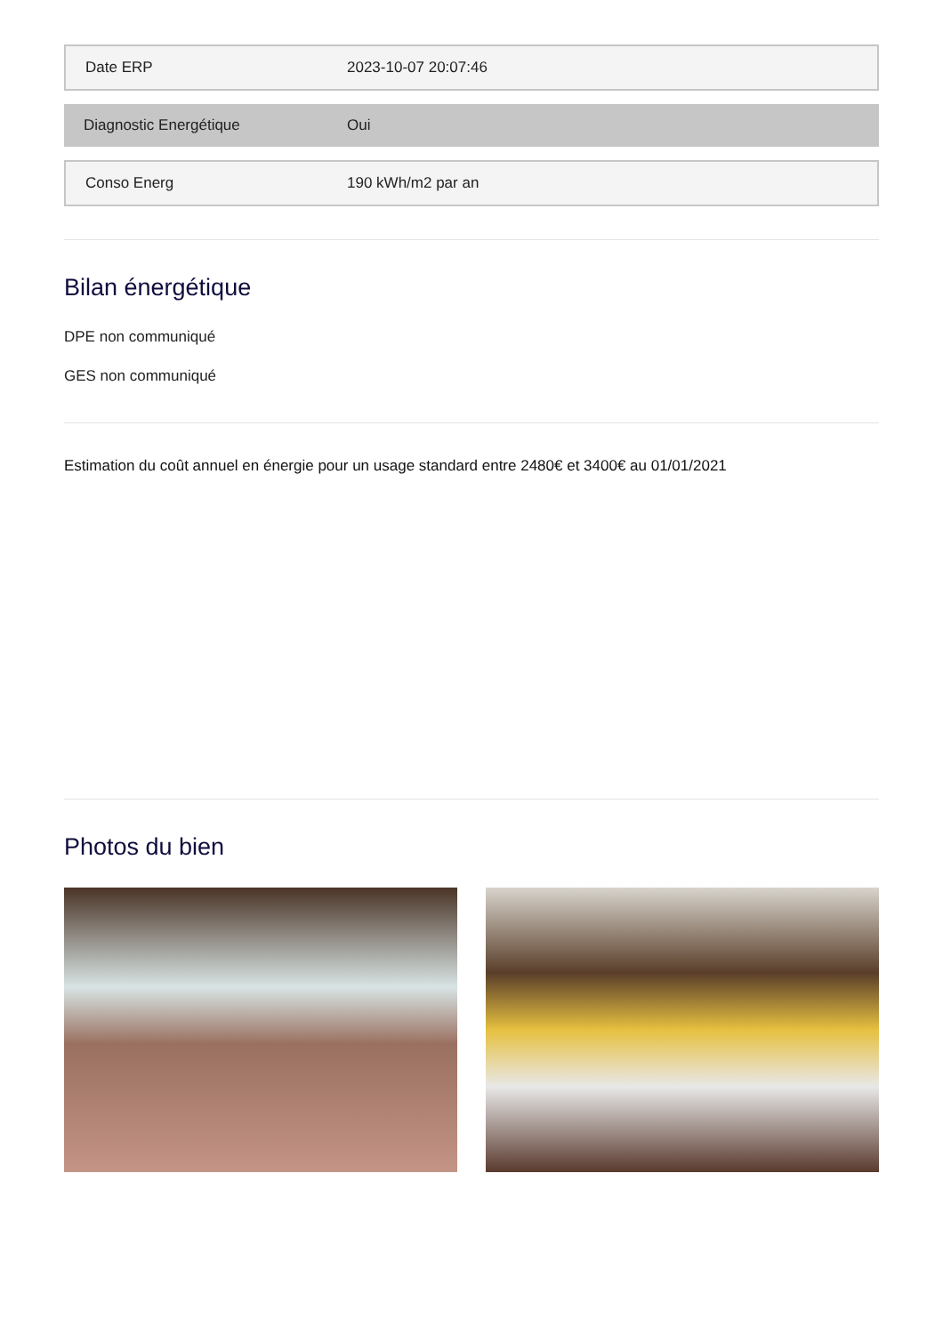| Date ERP | 2023-10-07 20:07:46 |
| Diagnostic Energétique | Oui |
| Conso Energ | 190 kWh/m2 par an |
Bilan énergétique
DPE non communiqué
GES non communiqué
Estimation du coût annuel en énergie pour un usage standard entre 2480€ et 3400€ au 01/01/2021
Photos du bien